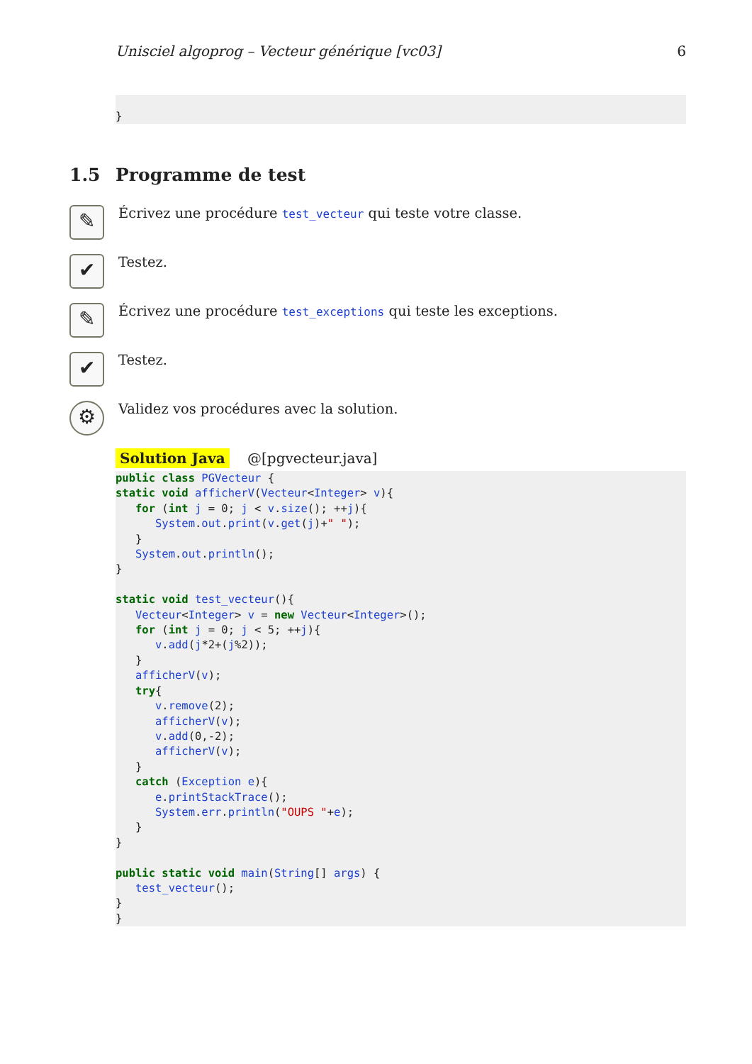Unisciel algoprog – Vecteur générique [vc03] 6
}
1.5 Programme de test
✎
Écrivez une procédure test_vecteur qui teste votre classe.
✔
Testez.
✎
Écrivez une procédure test_exceptions qui teste les exceptions.
✔
Testez.
⚙
Validez vos procédures avec la solution.
Solution Java @[pgvecteur.java]
public class PGVecteur {
static void afficherV(Vecteur<Integer> v){
   for (int j = 0; j < v.size(); ++j){
      System.out.print(v.get(j)+" ");
   }
   System.out.println();
}

static void test_vecteur(){
   Vecteur<Integer> v = new Vecteur<Integer>();
   for (int j = 0; j < 5; ++j){
      v.add(j*2+(j%2));
   }
   afficherV(v);
   try{
      v.remove(2);
      afficherV(v);
      v.add(0,-2);
      afficherV(v);
   }
   catch (Exception e){
      e.printStackTrace();
      System.err.println("OUPS "+e);
   }
}

public static void main(String[] args) {
   test_vecteur();
}
}